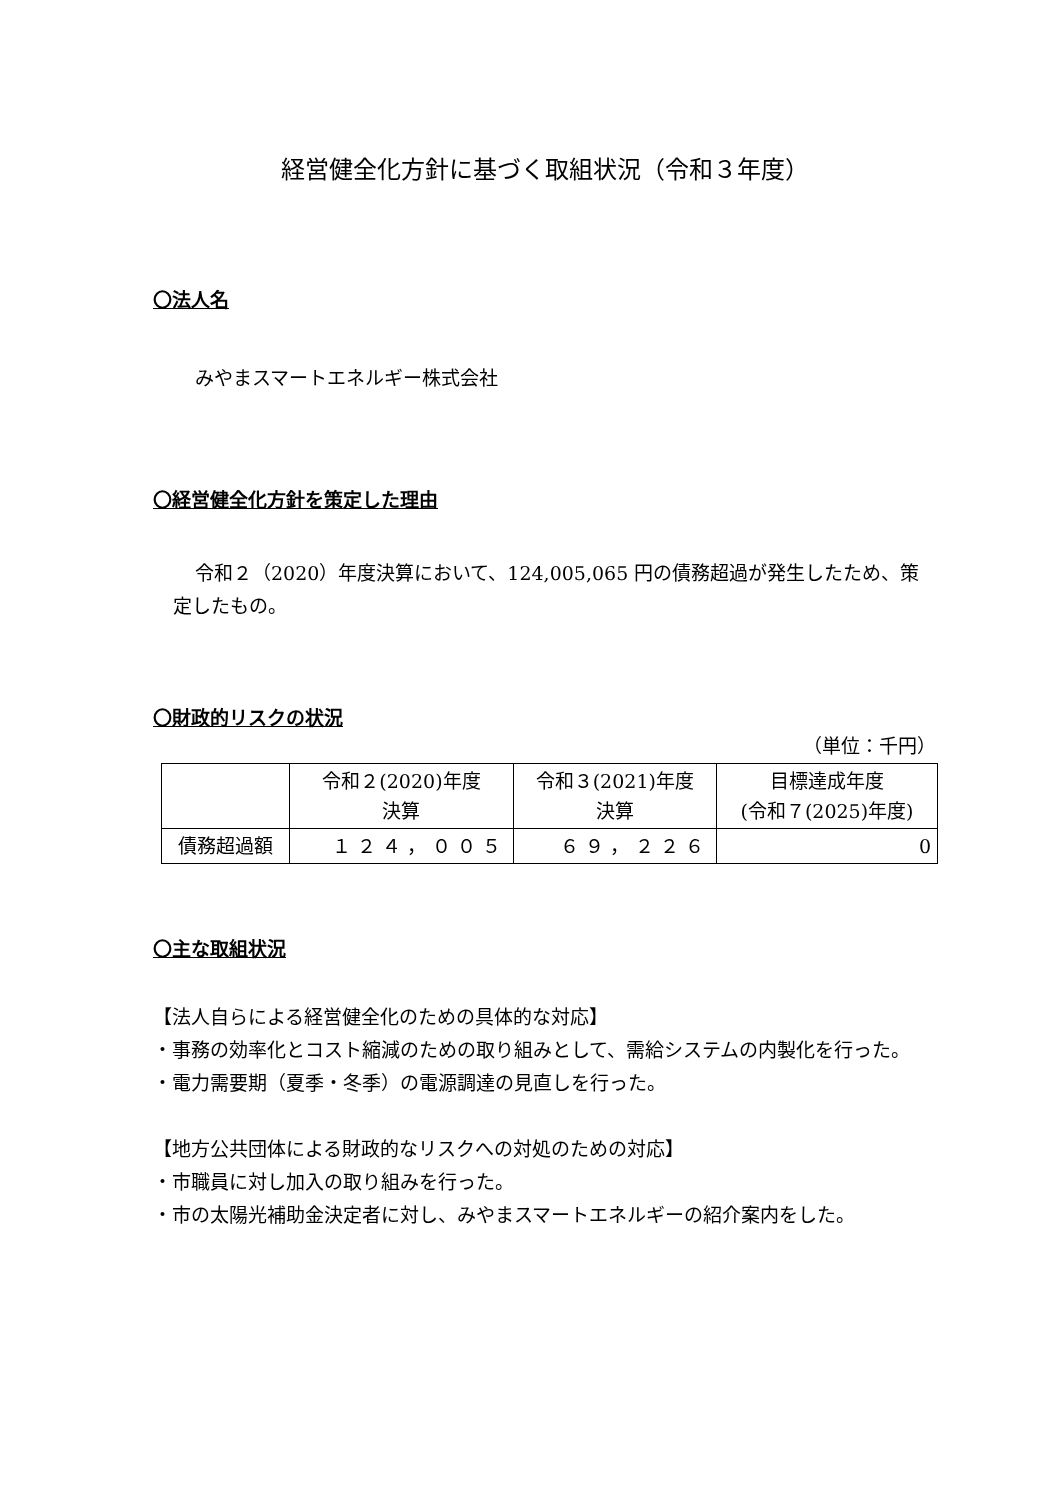経営健全化方針に基づく取組状況（令和３年度）
〇法人名
みやまスマートエネルギー株式会社
〇経営健全化方針を策定した理由
令和２（2020）年度決算において、124,005,065 円の債務超過が発生したため、策定したもの。
〇財政的リスクの状況
（単位：千円）
| | 令和２(2020)年度 決算 | 令和３(2021)年度 決算 | 目標達成年度 (令和７(2025)年度) |
| --- | --- | --- | --- |
| 債務超過額 | １２４，００５ | ６９，２２６ | 0 |
〇主な取組状況
【法人自らによる経営健全化のための具体的な対応】
・事務の効率化とコスト縮減のための取り組みとして、需給システムの内製化を行った。
・電力需要期（夏季・冬季）の電源調達の見直しを行った。
【地方公共団体による財政的なリスクへの対処のための対応】
・市職員に対し加入の取り組みを行った。
・市の太陽光補助金決定者に対し、みやまスマートエネルギーの紹介案内をした。